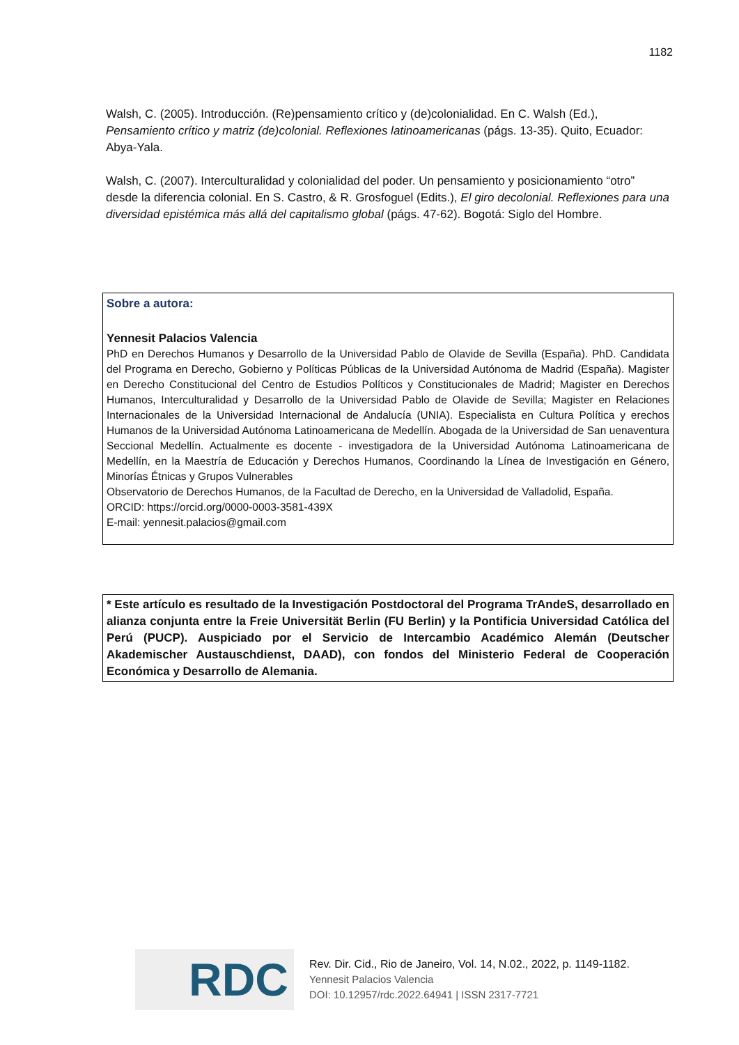1182
Walsh, C. (2005). Introducción. (Re)pensamiento crítico y (de)colonialidad. En C. Walsh (Ed.), Pensamiento crítico y matriz (de)colonial. Reflexiones latinoamericanas (págs. 13-35). Quito, Ecuador: Abya-Yala.
Walsh, C. (2007). Interculturalidad y colonialidad del poder. Un pensamiento y posicionamiento “otro” desde la diferencia colonial. En S. Castro, & R. Grosfoguel (Edits.), El giro decolonial. Reflexiones para una diversidad epistémica más allá del capitalismo global (págs. 47-62). Bogotá: Siglo del Hombre.
Sobre a autora:
Yennesit Palacios Valencia
PhD en Derechos Humanos y Desarrollo de la Universidad Pablo de Olavide de Sevilla (España). PhD. Candidata del Programa en Derecho, Gobierno y Políticas Públicas de la Universidad Autónoma de Madrid (España). Magister en Derecho Constitucional del Centro de Estudios Políticos y Constitucionales de Madrid; Magister en Derechos Humanos, Interculturalidad y Desarrollo de la Universidad Pablo de Olavide de Sevilla; Magister en Relaciones Internacionales de la Universidad Internacional de Andalucía (UNIA). Especialista en Cultura Política y erechos Humanos de la Universidad Autónoma Latinoamericana de Medellín. Abogada de la Universidad de San uenaventura Seccional Medellín. Actualmente es docente - investigadora de la Universidad Autónoma Latinoamericana de Medellín, en la Maestría de Educación y Derechos Humanos, Coordinando la Línea de Investigación en Género, Minorías Étnicas y Grupos Vulnerables
Observatorio de Derechos Humanos, de la Facultad de Derecho, en la Universidad de Valladolid, España.
ORCID: https://orcid.org/0000-0003-3581-439X
E-mail: yennesit.palacios@gmail.com
* Este artículo es resultado de la Investigación Postdoctoral del Programa TrAndeS, desarrollado en alianza conjunta entre la Freie Universität Berlin (FU Berlin) y la Pontificia Universidad Católica del Perú (PUCP). Auspiciado por el Servicio de Intercambio Académico Alemán (Deutscher Akademischer Austauschdienst, DAAD), con fondos del Ministerio Federal de Cooperación Económica y Desarrollo de Alemania.
RDC
Rev. Dir. Cid., Rio de Janeiro, Vol. 14, N.02., 2022, p. 1149-1182.
Yennesit Palacios Valencia
DOI: 10.12957/rdc.2022.64941 | ISSN 2317-7721